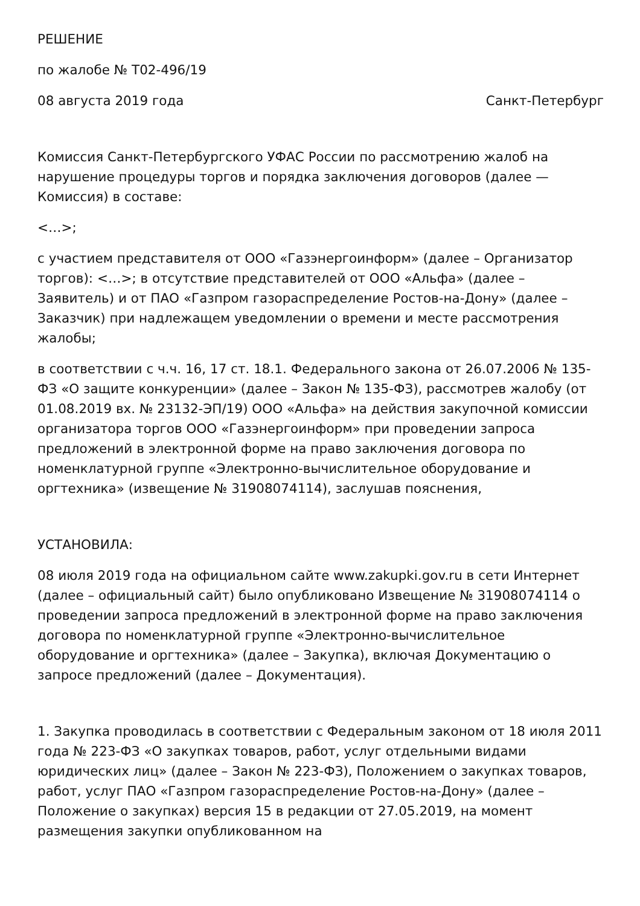РЕШЕНИЕ
по жалобе № Т02-496/19
08 августа 2019 года Санкт-Петербург
Комиссия Санкт-Петербургского УФАС России по рассмотрению жалоб на нарушение процедуры торгов и порядка заключения договоров (далее — Комиссия) в составе:
<…>;
с участием представителя от ООО «Газэнергоинформ» (далее – Организатор торгов): <…>; в отсутствие представителей от ООО «Альфа» (далее – Заявитель) и от ПАО «Газпром газораспределение Ростов-на-Дону» (далее – Заказчик) при надлежащем уведомлении о времени и месте рассмотрения жалобы;
в соответствии с ч.ч. 16, 17 ст. 18.1. Федерального закона от 26.07.2006 № 135-ФЗ «О защите конкуренции» (далее – Закон № 135-ФЗ), рассмотрев жалобу (от 01.08.2019 вх. № 23132-ЭП/19) ООО «Альфа» на действия закупочной комиссии организатора торгов ООО «Газэнергоинформ» при проведении запроса предложений в электронной форме на право заключения договора по номенклатурной группе «Электронно-вычислительное оборудование и оргтехника» (извещение № 31908074114), заслушав пояснения,
УСТАНОВИЛА:
08 июля 2019 года на официальном сайте www.zakupki.gov.ru в сети Интернет (далее – официальный сайт) было опубликовано Извещение № 31908074114 о проведении запроса предложений в электронной форме на право заключения договора по номенклатурной группе «Электронно-вычислительное оборудование и оргтехника» (далее – Закупка), включая Документацию о запросе предложений (далее – Документация).
1. Закупка проводилась в соответствии с Федеральным законом от 18 июля 2011 года № 223-ФЗ «О закупках товаров, работ, услуг отдельными видами юридических лиц» (далее – Закон № 223-ФЗ), Положением о закупках товаров, работ, услуг ПАО «Газпром газораспределение Ростов-на-Дону» (далее – Положение о закупках) версия 15 в редакции от 27.05.2019, на момент размещения закупки опубликованном на